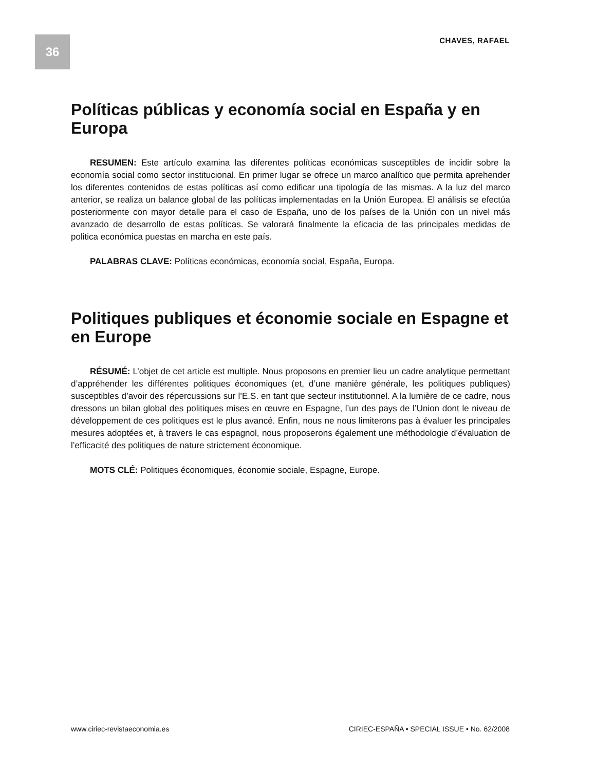36 CHAVES, RAFAEL
Políticas públicas y economía social en España y en Europa
RESUMEN: Este artículo examina las diferentes políticas económicas susceptibles de incidir sobre la economía social como sector institucional. En primer lugar se ofrece un marco analítico que permita aprehender los diferentes contenidos de estas políticas así como edificar una tipología de las mismas. A la luz del marco anterior, se realiza un balance global de las políticas implementadas en la Unión Europea. El análisis se efectúa posteriormente con mayor detalle para el caso de España, uno de los países de la Unión con un nivel más avanzado de desarrollo de estas políticas. Se valorará finalmente la eficacia de las principales medidas de politica económica puestas en marcha en este país.
PALABRAS CLAVE: Políticas económicas, economía social, España, Europa.
Politiques publiques et économie sociale en Espagne et en Europe
RÉSUMÉ: L’objet de cet article est multiple. Nous proposons en premier lieu un cadre analytique permettant d’appréhender les différentes politiques économiques (et, d’une manière générale, les politiques publiques) susceptibles d’avoir des répercussions sur l’E.S. en tant que secteur institutionnel. A la lumière de ce cadre, nous dressons un bilan global des politiques mises en œuvre en Espagne, l’un des pays de l’Union dont le niveau de développement de ces politiques est le plus avancé. Enfin, nous ne nous limiterons pas à évaluer les principales mesures adoptées et, à travers le cas espagnol, nous proposerons également une méthodologie d’évaluation de l’efficacité des politiques de nature strictement économique.
MOTS CLÉ: Politiques économiques, économie sociale, Espagne, Europe.
www.ciriec-revistaeconomia.es CIRIEC-ESPAÑA • SPECIAL ISSUE • No. 62/2008